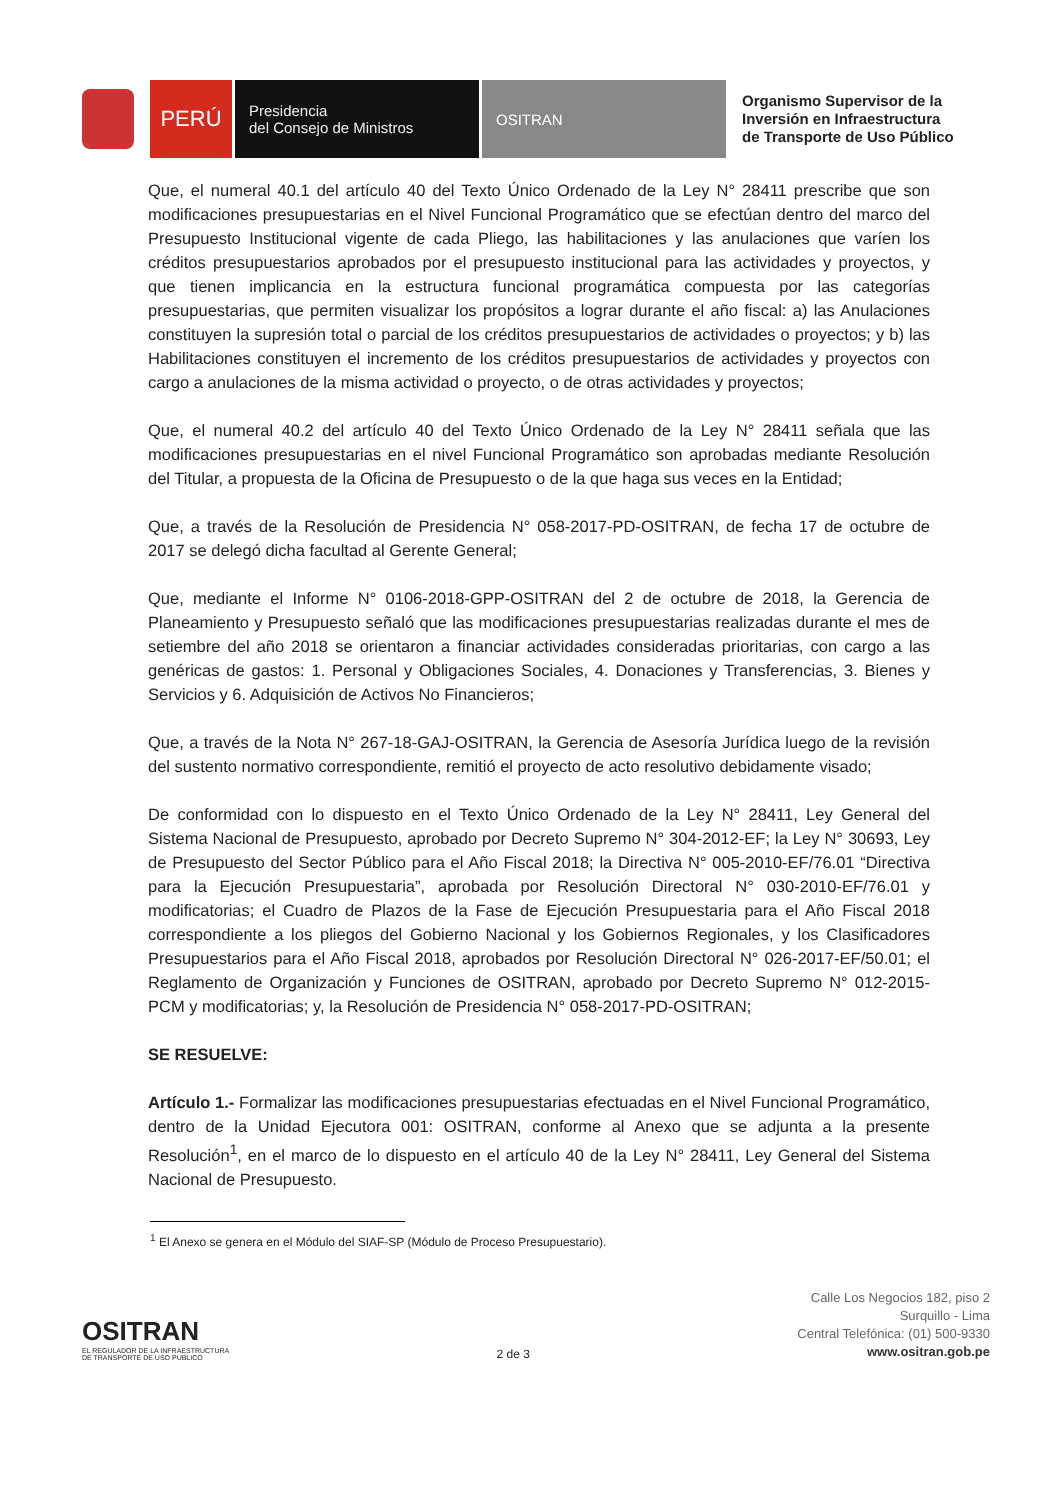PERÚ
Presidencia
del Consejo de Ministros
OSITRAN
Organismo Supervisor de la
Inversión en Infraestructura
de Transporte de Uso Público
Que, el numeral 40.1 del artículo 40 del Texto Único Ordenado de la Ley N° 28411 prescribe que son modificaciones presupuestarias en el Nivel Funcional Programático que se efectúan dentro del marco del Presupuesto Institucional vigente de cada Pliego, las habilitaciones y las anulaciones que varíen los créditos presupuestarios aprobados por el presupuesto institucional para las actividades y proyectos, y que tienen implicancia en la estructura funcional programática compuesta por las categorías presupuestarias, que permiten visualizar los propósitos a lograr durante el año fiscal: a) las Anulaciones constituyen la supresión total o parcial de los créditos presupuestarios de actividades o proyectos; y b) las Habilitaciones constituyen el incremento de los créditos presupuestarios de actividades y proyectos con cargo a anulaciones de la misma actividad o proyecto, o de otras actividades y proyectos;
Que, el numeral 40.2 del artículo 40 del Texto Único Ordenado de la Ley N° 28411 señala que las modificaciones presupuestarias en el nivel Funcional Programático son aprobadas mediante Resolución del Titular, a propuesta de la Oficina de Presupuesto o de la que haga sus veces en la Entidad;
Que, a través de la Resolución de Presidencia N° 058-2017-PD-OSITRAN, de fecha 17 de octubre de 2017 se delegó dicha facultad al Gerente General;
Que, mediante el Informe N° 0106-2018-GPP-OSITRAN del 2 de octubre de 2018, la Gerencia de Planeamiento y Presupuesto señaló que las modificaciones presupuestarias realizadas durante el mes de setiembre del año 2018 se orientaron a financiar actividades consideradas prioritarias, con cargo a las genéricas de gastos: 1. Personal y Obligaciones Sociales, 4. Donaciones y Transferencias, 3. Bienes y Servicios y 6. Adquisición de Activos No Financieros;
Que, a través de la Nota N° 267-18-GAJ-OSITRAN, la Gerencia de Asesoría Jurídica luego de la revisión del sustento normativo correspondiente, remitió el proyecto de acto resolutivo debidamente visado;
De conformidad con lo dispuesto en el Texto Único Ordenado de la Ley N° 28411, Ley General del Sistema Nacional de Presupuesto, aprobado por Decreto Supremo N° 304-2012-EF; la Ley N° 30693, Ley de Presupuesto del Sector Público para el Año Fiscal 2018; la Directiva N° 005-2010-EF/76.01 “Directiva para la Ejecución Presupuestaria”, aprobada por Resolución Directoral N° 030-2010-EF/76.01 y modificatorias; el Cuadro de Plazos de la Fase de Ejecución Presupuestaria para el Año Fiscal 2018 correspondiente a los pliegos del Gobierno Nacional y los Gobiernos Regionales, y los Clasificadores Presupuestarios para el Año Fiscal 2018, aprobados por Resolución Directoral N° 026-2017-EF/50.01; el Reglamento de Organización y Funciones de OSITRAN, aprobado por Decreto Supremo N° 012-2015-PCM y modificatorias; y, la Resolución de Presidencia N° 058-2017-PD-OSITRAN;
SE RESUELVE:
Artículo 1.- Formalizar las modificaciones presupuestarias efectuadas en el Nivel Funcional Programático, dentro de la Unidad Ejecutora 001: OSITRAN, conforme al Anexo que se adjunta a la presente Resolución<sup>1</sup>, en el marco de lo dispuesto en el artículo 40 de la Ley N° 28411, Ley General del Sistema Nacional de Presupuesto.
<sup>1</sup> El Anexo se genera en el Módulo del SIAF-SP (Módulo de Proceso Presupuestario).
OSITRAN
EL REGULADOR DE LA INFRAESTRUCTURA
DE TRANSPORTE DE USO PUBLICO
2 de 3
Calle Los Negocios 182, piso 2
Surquillo - Lima
Central Telefónica: (01) 500-9330
www.ositran.gob.pe